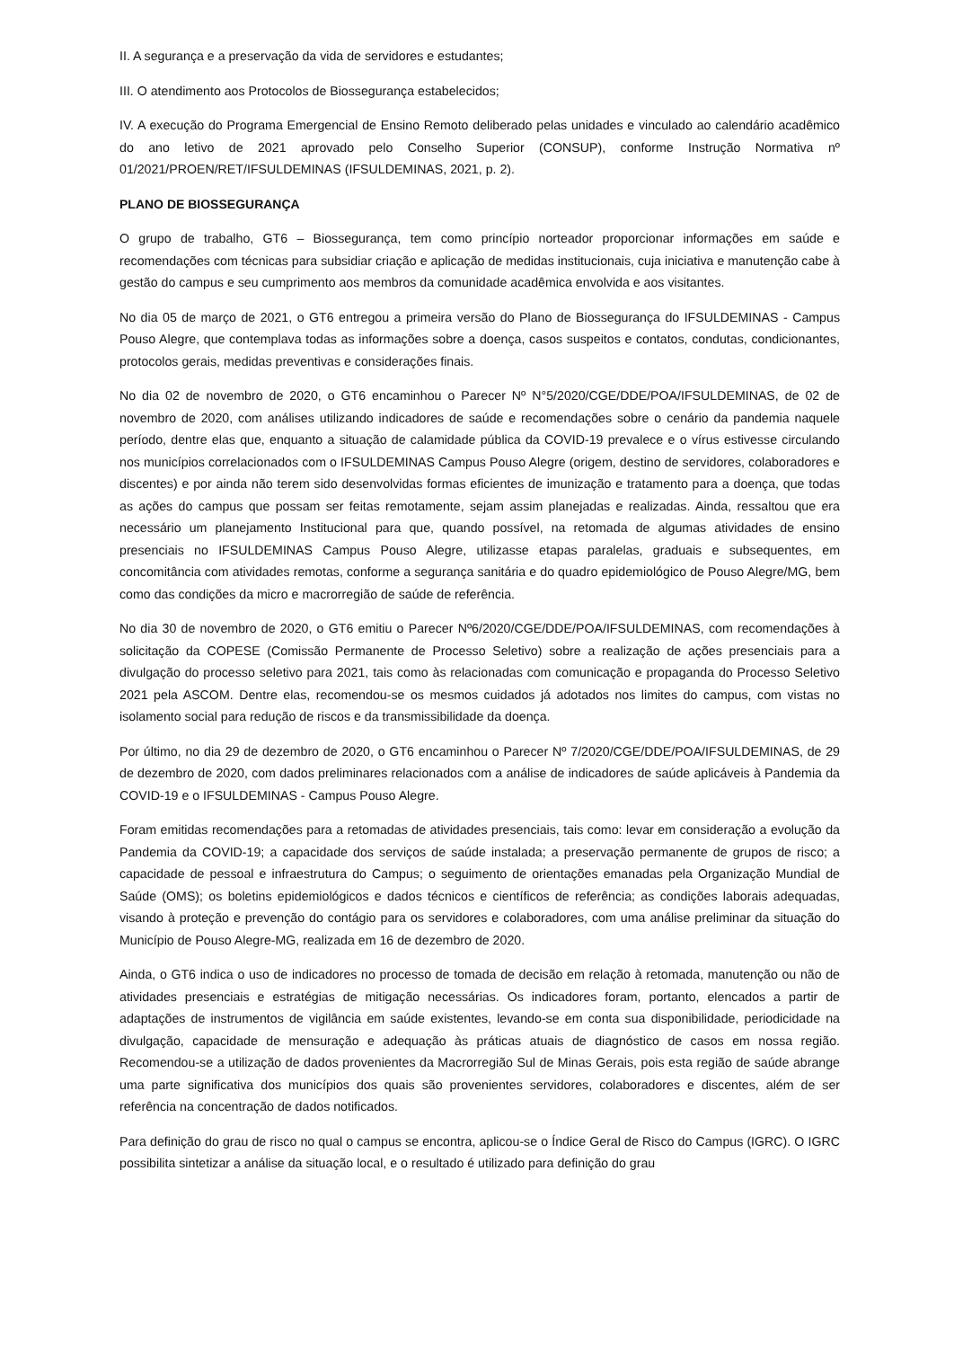II. A segurança e a preservação da vida de servidores e estudantes;
III. O atendimento aos Protocolos de Biossegurança estabelecidos;
IV. A execução do Programa Emergencial de Ensino Remoto deliberado pelas unidades e vinculado ao calendário acadêmico do ano letivo de 2021 aprovado pelo Conselho Superior (CONSUP), conforme Instrução Normativa nº 01/2021/PROEN/RET/IFSULDEMINAS (IFSULDEMINAS, 2021, p. 2).
PLANO DE BIOSSEGURANÇA
O grupo de trabalho, GT6 – Biossegurança, tem como princípio norteador proporcionar informações em saúde e recomendações com técnicas para subsidiar criação e aplicação de medidas institucionais, cuja iniciativa e manutenção cabe à gestão do campus e seu cumprimento aos membros da comunidade acadêmica envolvida e aos visitantes.
No dia 05 de março de 2021, o GT6 entregou a primeira versão do Plano de Biossegurança do IFSULDEMINAS - Campus Pouso Alegre, que contemplava todas as informações sobre a doença, casos suspeitos e contatos, condutas, condicionantes, protocolos gerais, medidas preventivas e considerações finais.
No dia 02 de novembro de 2020, o GT6 encaminhou o Parecer Nº N°5/2020/CGE/DDE/POA/IFSULDEMINAS, de 02 de novembro de 2020, com análises utilizando indicadores de saúde e recomendações sobre o cenário da pandemia naquele período, dentre elas que, enquanto a situação de calamidade pública da COVID-19 prevalece e o vírus estivesse circulando nos municípios correlacionados com o IFSULDEMINAS Campus Pouso Alegre (origem, destino de servidores, colaboradores e discentes) e por ainda não terem sido desenvolvidas formas eficientes de imunização e tratamento para a doença, que todas as ações do campus que possam ser feitas remotamente, sejam assim planejadas e realizadas. Ainda, ressaltou que era necessário um planejamento Institucional para que, quando possível, na retomada de algumas atividades de ensino presenciais no IFSULDEMINAS Campus Pouso Alegre, utilizasse etapas paralelas, graduais e subsequentes, em concomitância com atividades remotas, conforme a segurança sanitária e do quadro epidemiológico de Pouso Alegre/MG, bem como das condições da micro e macrorregião de saúde de referência.
No dia 30 de novembro de 2020, o GT6 emitiu o Parecer Nº6/2020/CGE/DDE/POA/IFSULDEMINAS, com recomendações à solicitação da COPESE (Comissão Permanente de Processo Seletivo) sobre a realização de ações presenciais para a divulgação do processo seletivo para 2021, tais como às relacionadas com comunicação e propaganda do Processo Seletivo 2021 pela ASCOM. Dentre elas, recomendou-se os mesmos cuidados já adotados nos limites do campus, com vistas no isolamento social para redução de riscos e da transmissibilidade da doença.
Por último, no dia 29 de dezembro de 2020, o GT6 encaminhou o Parecer Nº 7/2020/CGE/DDE/POA/IFSULDEMINAS, de 29 de dezembro de 2020, com dados preliminares relacionados com a análise de indicadores de saúde aplicáveis à Pandemia da COVID-19 e o IFSULDEMINAS - Campus Pouso Alegre.
Foram emitidas recomendações para a retomadas de atividades presenciais, tais como: levar em consideração a evolução da Pandemia da COVID-19; a capacidade dos serviços de saúde instalada; a preservação permanente de grupos de risco; a capacidade de pessoal e infraestrutura do Campus; o seguimento de orientações emanadas pela Organização Mundial de Saúde (OMS); os boletins epidemiológicos e dados técnicos e científicos de referência; as condições laborais adequadas, visando à proteção e prevenção do contágio para os servidores e colaboradores, com uma análise preliminar da situação do Município de Pouso Alegre-MG, realizada em 16 de dezembro de 2020.
Ainda, o GT6 indica o uso de indicadores no processo de tomada de decisão em relação à retomada, manutenção ou não de atividades presenciais e estratégias de mitigação necessárias. Os indicadores foram, portanto, elencados a partir de adaptações de instrumentos de vigilância em saúde existentes, levando-se em conta sua disponibilidade, periodicidade na divulgação, capacidade de mensuração e adequação às práticas atuais de diagnóstico de casos em nossa região. Recomendou-se a utilização de dados provenientes da Macrorregião Sul de Minas Gerais, pois esta região de saúde abrange uma parte significativa dos municípios dos quais são provenientes servidores, colaboradores e discentes, além de ser referência na concentração de dados notificados.
Para definição do grau de risco no qual o campus se encontra, aplicou-se o Índice Geral de Risco do Campus (IGRC). O IGRC possibilita sintetizar a análise da situação local, e o resultado é utilizado para definição do grau